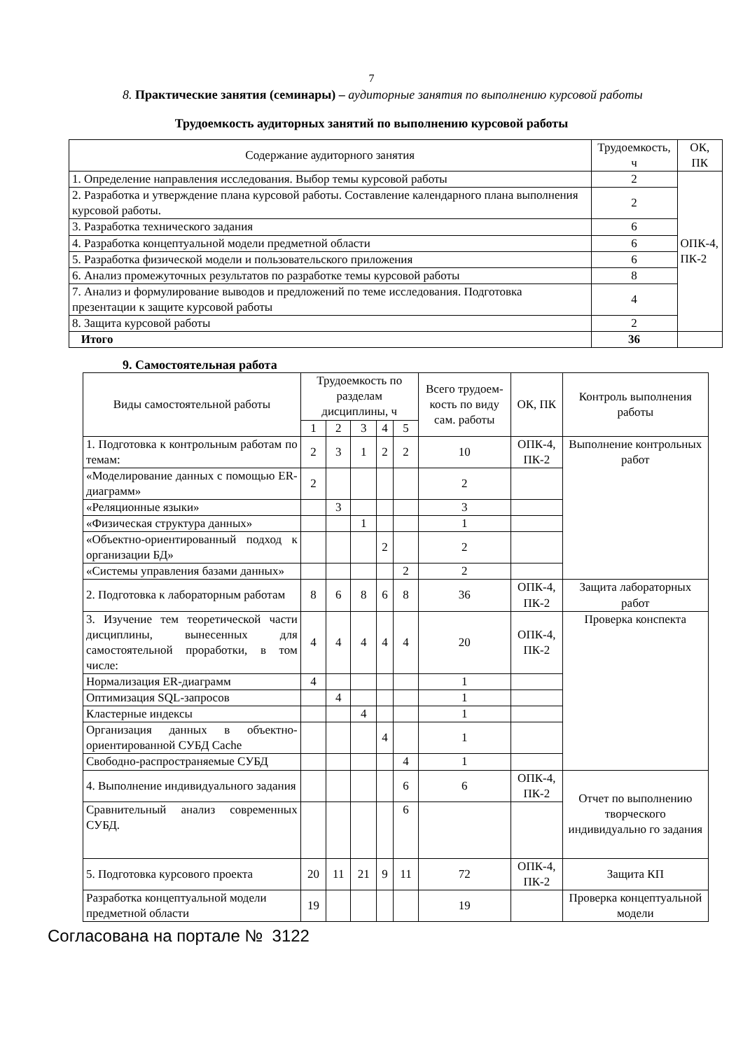7
8. Практические занятия (семинары) – аудиторные занятия по выполнению курсовой работы
Трудоемкость аудиторных занятий по выполнению курсовой работы
| Содержание аудиторного занятия | Трудоемкость, ч | ОК, ПК |
| --- | --- | --- |
| 1. Определение направления исследования. Выбор темы курсовой работы | 2 | ОПК-4, ПК-2 |
| 2. Разработка и утверждение плана курсовой работы. Составление календарного плана выполнения курсовой работы. | 2 | |
| 3. Разработка технического задания | 6 | |
| 4. Разработка концептуальной модели предметной области | 6 | |
| 5. Разработка физической модели и пользовательского приложения | 6 | |
| 6. Анализ промежуточных результатов по разработке темы курсовой работы | 8 | |
| 7. Анализ и формулирование выводов и предложений по теме исследования. Подготовка презентации к защите курсовой работы | 4 | |
| 8. Защита курсовой работы | 2 | |
| Итого | 36 | |
9. Самостоятельная работа
| Виды самостоятельной работы | Трудоемкость по разделам дисциплины, ч | | | | | Всего трудоем-кость по виду сам. работы | ОК, ПК | Контроль выполнения работы |
| --- | --- | --- | --- | --- | --- | --- | --- | --- |
| | 1 | 2 | 3 | 4 | 5 | | | |
| 1. Подготовка к контрольным работам по темам: | 2 | 3 | 1 | 2 | 2 | 10 | ОПК-4, ПК-2 | Выполнение контрольных работ |
| «Моделирование данных с помощью ER-диаграмм» | 2 | | | | | 2 | | |
| «Реляционные языки» | | 3 | | | | 3 | | |
| «Физическая структура данных» | | | 1 | | | 1 | | |
| «Объектно-ориентированный подход к организации БД» | | | | 2 | | 2 | | |
| «Системы управления базами данных» | | | | | 2 | 2 | | |
| 2. Подготовка к лабораторным работам | 8 | 6 | 8 | 6 | 8 | 36 | ОПК-4, ПК-2 | Защита лабораторных работ |
| 3. Изучение тем теоретической части дисциплины, вынесенных для самостоятельной проработки, в том числе: | 4 | 4 | 4 | 4 | 4 | 20 | ОПК-4, ПК-2 | Проверка конспекта |
| Нормализация ER-диаграмм | 4 | | | | | 1 | | |
| Оптимизация SQL-запросов | | 4 | | | | 1 | | |
| Кластерные индексы | | | 4 | | | 1 | | |
| Организация данных в объектно-ориентированной СУБД Cache | | | | 4 | | 1 | | |
| Свободно-распространяемые СУБД | | | | | 4 | 1 | | |
| 4. Выполнение индивидуального задания | | | | | 6 | 6 | ОПК-4, ПК-2 | Отчет по выполнению творческого индивидуально го задания |
| Сравнительный анализ современных СУБД. | | | | | 6 | | | |
| 5. Подготовка курсового проекта | 20 | 11 | 21 | 9 | 11 | 72 | ОПК-4, ПК-2 | Защита КП |
| Разработка концептуальной модели предметной области | 19 | | | | | 19 | | Проверка концептуальной модели |
Согласована на портале № 3122